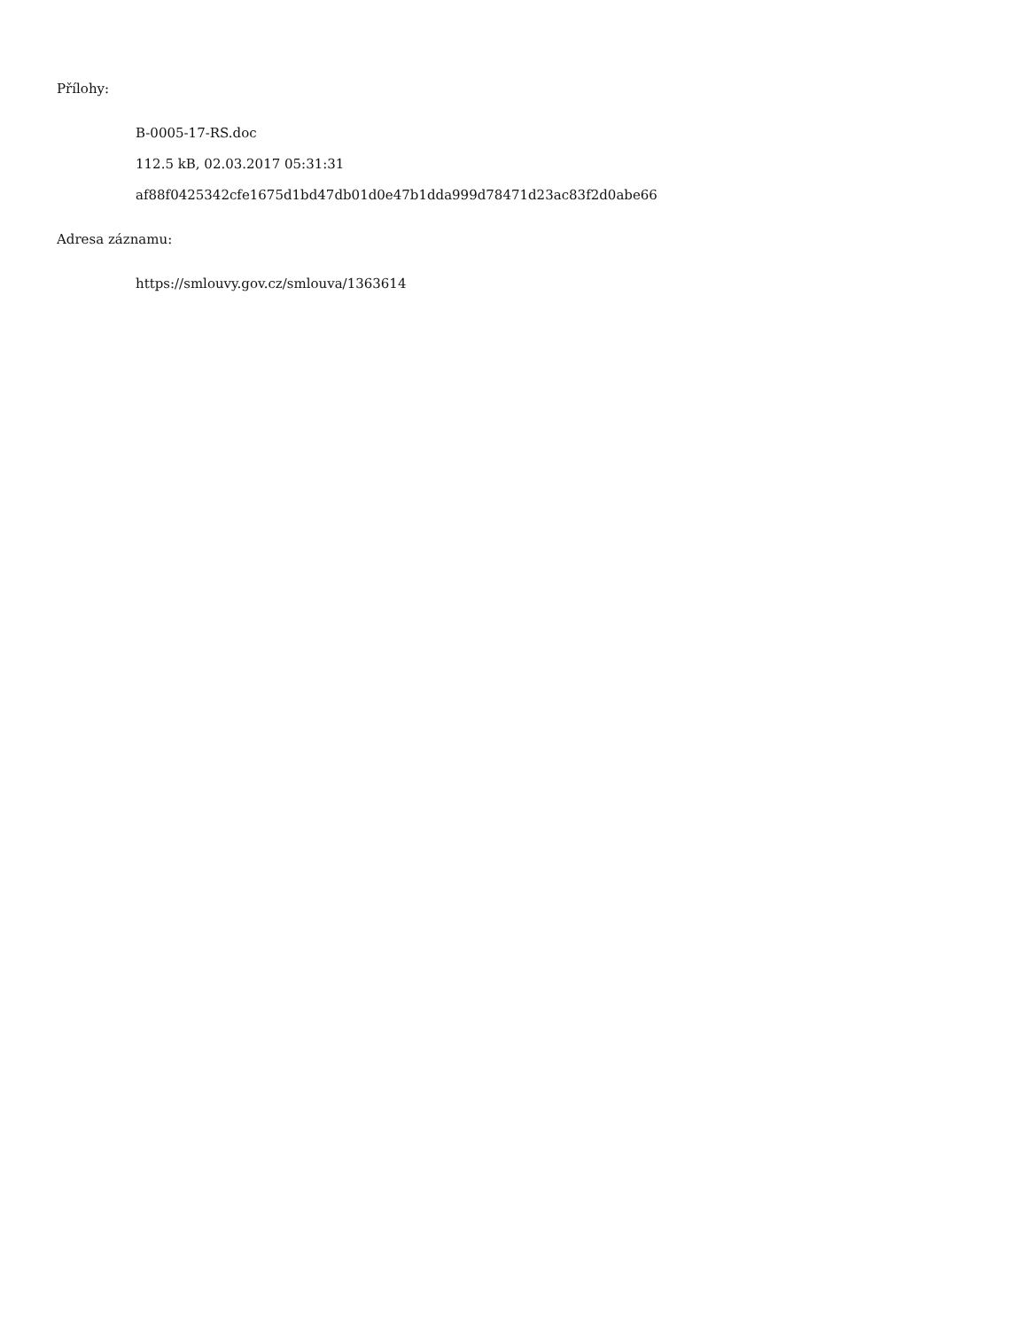Přílohy:
B-0005-17-RS.doc
112.5 kB, 02.03.2017 05:31:31
af88f0425342cfe1675d1bd47db01d0e47b1dda999d78471d23ac83f2d0abe66
Adresa záznamu:
https://smlouvy.gov.cz/smlouva/1363614